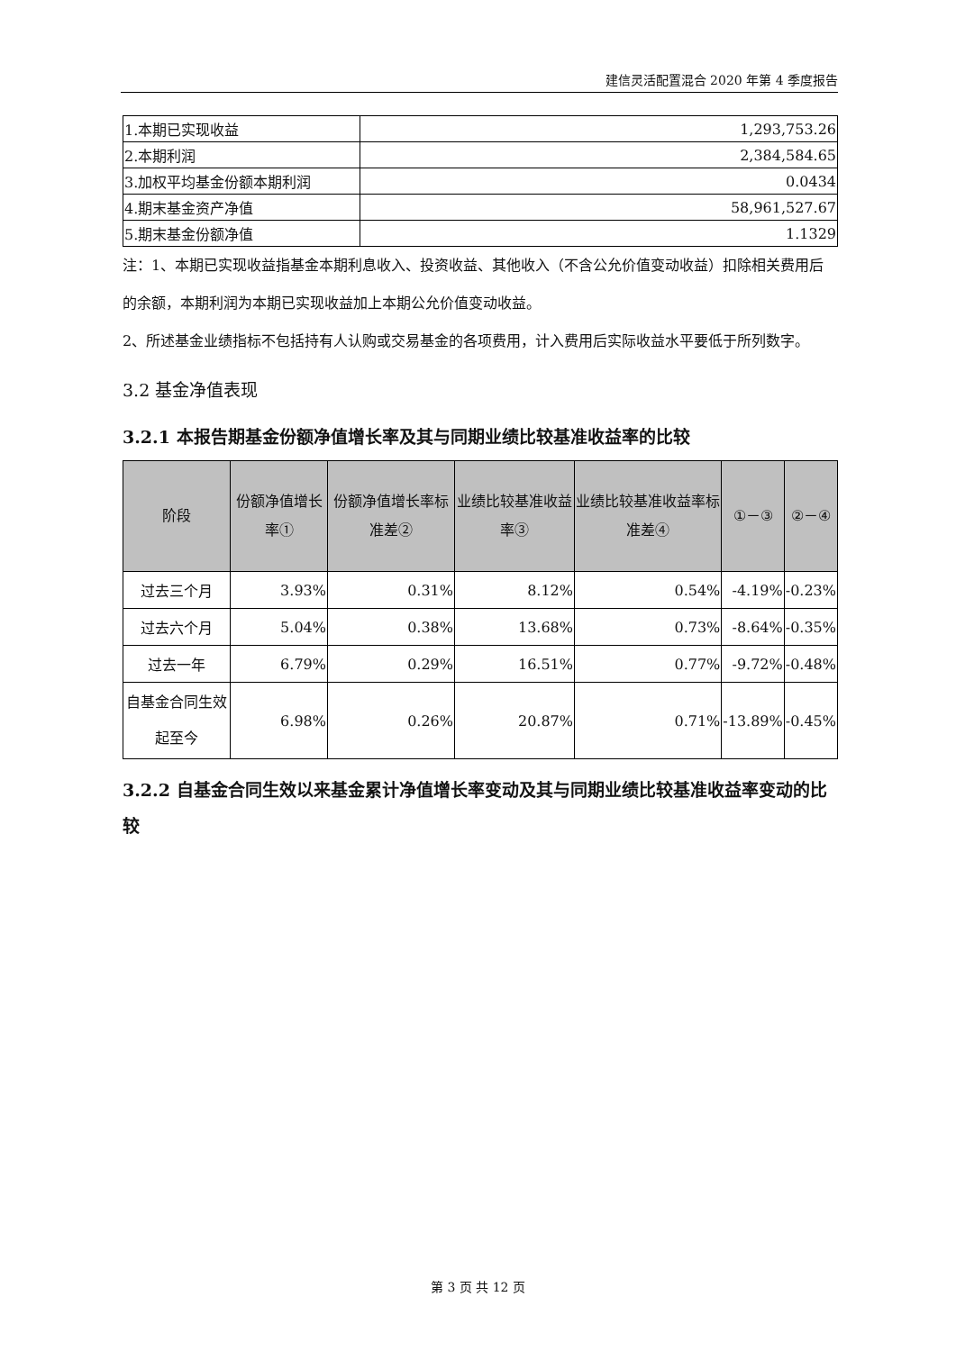建信灵活配置混合 2020 年第 4 季度报告
| 1.本期已实现收益 | 1,293,753.26 |
| 2.本期利润 | 2,384,584.65 |
| 3.加权平均基金份额本期利润 | 0.0434 |
| 4.期末基金资产净值 | 58,961,527.67 |
| 5.期末基金份额净值 | 1.1329 |
注：1、本期已实现收益指基金本期利息收入、投资收益、其他收入（不含公允价值变动收益）扣除相关费用后的余额，本期利润为本期已实现收益加上本期公允价值变动收益。
2、所述基金业绩指标不包括持有人认购或交易基金的各项费用，计入费用后实际收益水平要低于所列数字。
3.2 基金净值表现
3.2.1 本报告期基金份额净值增长率及其与同期业绩比较基准收益率的比较
| 阶段 | 份额净值增长率① | 份额净值增长率标准差② | 业绩比较基准收益率③ | 业绩比较基准收益率标准差④ | ①－③ | ②－④ |
| --- | --- | --- | --- | --- | --- | --- |
| 过去三个月 | 3.93% | 0.31% | 8.12% | 0.54% | -4.19% | -0.23% |
| 过去六个月 | 5.04% | 0.38% | 13.68% | 0.73% | -8.64% | -0.35% |
| 过去一年 | 6.79% | 0.29% | 16.51% | 0.77% | -9.72% | -0.48% |
| 自基金合同生效起至今 | 6.98% | 0.26% | 20.87% | 0.71% | -13.89% | -0.45% |
3.2.2 自基金合同生效以来基金累计净值增长率变动及其与同期业绩比较基准收益率变动的比较
第 3 页 共 12 页